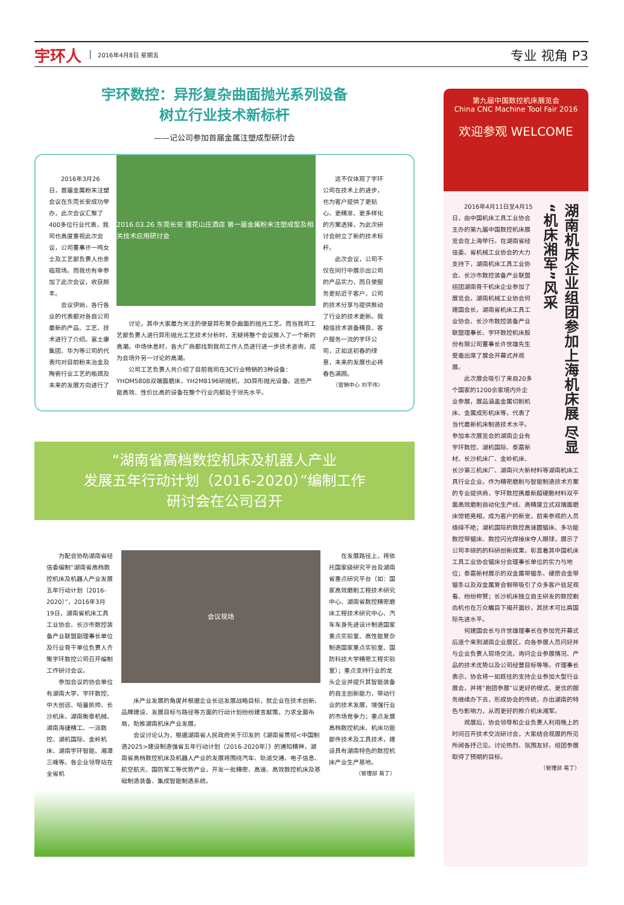宇环人 2016年4月8日 星期五
专业 视角 P3
宇环数控：异形复杂曲面抛光系列设备
树立行业技术新标杆
——记公司参加首届金属注塑成型研讨会
2016年3月26日，首届金属粉末注塑会议在东莞长安成功举办，此次会议汇聚了400多位行业代表，我司也高度重视此次会议，公司董事许一鸣女士及工艺部负责人也亲临现场。而我也有幸参加了此次会议，收获颇丰。
会议伊始，各行各业的代表都对各自公司最新的产品、工艺、技术进行了介绍。富士康集团、华为等公司的代表均对目前粉末冶金及陶瓷行业工艺的瓶颈及未来的发展方向进行了
2016.03.26 东莞长安 莲花山庄酒店 第一届金属粉末注塑成型及相关技术应用研讨会
讨论，其中大家最为关注的便是异形复杂曲面的抛光工艺。而当我司工艺部负责人进行异形抛光工艺技术分析时，无疑将整个会议推入了一个新的高潮。中场休息时，各大厂商都找到我司工作人员进行进一步技术咨询，成为会场外另一讨论的高潮。
公司工艺负责人共介绍了目前我司在3C行业畅销的3种设备：YHDM580B双端面磨床，YH2M8196研抛机，3D异形抛光设备。这些产能高效、性价比高的设备在整个行业内都处于领先水平。
这不仅体现了宇环公司在技术上的进步，也为客户提供了更贴心、更精准、更多样化的方案选择，为此次研讨会树立了新的技术标杆。
此次会议，公司不仅在同行中展示出公司的产品实力，而且使服务更贴近于客户，公司的技术分享与提供推动了行业的技术更新。我相信技术装备精良、客户服务一流的宇环公司，正如这初春的绿意，未来的发展也必将春色满园。
（营销中心 刘平伟）
“湖南省高档数控机床及机器人产业
发展五年行动计划（2016-2020）”编制工作
研讨会在公司召开
为配合协助湖南省经信委编制“湖南省高档数控机床及机器人产业发展五年行动计划（2016-2020）”，2016年3月19日，湖南省机床工具工业协会、长沙市数控装备产业联盟副理事长单位及行业骨干单位负责人齐聚宇环数控公司召开编制工作研讨会议。
参加会议的协会单位有湖南大学、宇环数控、中大创远、哈量凯帅、长沙机床、湖南衡泰机械、湖南海捷精工、一派数控、湖机国际、金岭机床、湖南宇环智能、湘潭三峰等。各企业领导站在全省机
会议现场
床产业发展的角度并根据企业长远发展战略目标，就企业在技术创新、品牌建设、发展目标与路径等方面的行动计划纷纷建言献策，力求全面布局，助推湖南机床产业发展。
会议讨论认为，根据湖南省人民政府关于印发的《湖南省贯彻<中国制造2025>建设制造强省五年行动计划（2016-2020年）》的通知精神，湖南省高档数控机床及机器人产业的发展将围绕汽车、轨道交通、电子信息、航空航天、国防军工等优势产业，开发一批精密、高速、高效数控机床及基础制造装备、集成智能制造系统。
在发展路径上，将依托国家级研究平台及湖南省重点研究平台（如：国家高效磨削工程技术研究中心、湖南省数控精密磨床工程技术研究中心、汽车车身先进设计制造国家重点实验室、高性能复杂制造国家重点实验室、国防科技大学精密工程实验室）；重点支持行业的龙头企业并提升其智能装备的自主创新能力，带动行业的技术发展，增强行业的市场竞争力；重点发展高档数控机床、机床功能部件技术及工具技术，建设具有湖南特色的数控机床产业生产基地。
（管理部 易丁）
第九届中国数控机床展览会
China CNC Machine Tool Fair 2016
欢迎参观 WELCOME
湖南机床企业组团参加上海机床展 尽显“机床湘军”风采
2016年4月11日至4月15日，由中国机床工具工业协会主办的第九届中国数控机床展览会在上海举行。在湖南省经信委、省机械工业协会的大力支持下，湖南机床工具工业协会、长沙市数控装备产业联盟组团湖南骨干机床企业参加了展览会。湖南机械工业协会何建国会长，湖南省机床工具工业协会、长沙市数控装备产业联盟理事长、宇环数控机床股份有限公司董事长许世雄先生受邀出席了展会开幕式并观展。
此次展会吸引了来自20多个国家的1200余家境内外企业参展，展品涵盖金属切削机床、金属成形机床等，代表了当代最新机床制造技术水平。参加本次展览会的湖南企业有宇环数控、湖机国际、泰嘉新材、长沙机床厂、金岭机床、长沙第三机床厂、湖南兴大新材料等湖南机床工具行业企业。作为精密磨削与智能制造技术方案的专业提供商，宇环数控携最新超硬脆材料双平面高效磨削自动化生产线、高精度立式双端面磨床惊艳亮相，成为客户的新宠，前来参观的人员络绎不绝；湖机国际的数控高速圆锯床、多功能数控带锯床、数控闪光焊接床夺人眼球，展示了公司丰硕的的科研创新成果，彰显着其中国机床工具工业协会锯床分会理事长单位的实力与地位；泰嘉新材展示的双金属带锯条、硬质合金带锯条以及双金属复合钢带吸引了众多客户驻足观看、纷纷称赞；长沙机床独立自主研发的数控剃齿机也在万众瞩目下揭开面纱，其技术可比肩国际先进水平。
何建国会长与许世雄理事长在参加完开幕式后逐个来到湖南企业展区，向各参展人员问好并与企业负责人现场交流，询问企业参展情况、产品的技术优势以及公司经营目标等等。许理事长表示，协会将一如既往的支持企业参加大型行业展会，并将“抱团参展”以更好的模式、更优的服务继续办下去，形成协会的传统，办出湖南的特色与影响力，从而更好的推介机床湘军。
观展后，协会领导和企业负责人利用晚上的时间召开技术交流研讨会，大家结合观展的所见所闻各抒己见。讨论热烈、氛围友好。组团参展取得了预期的目标。
（管理部 易丁）